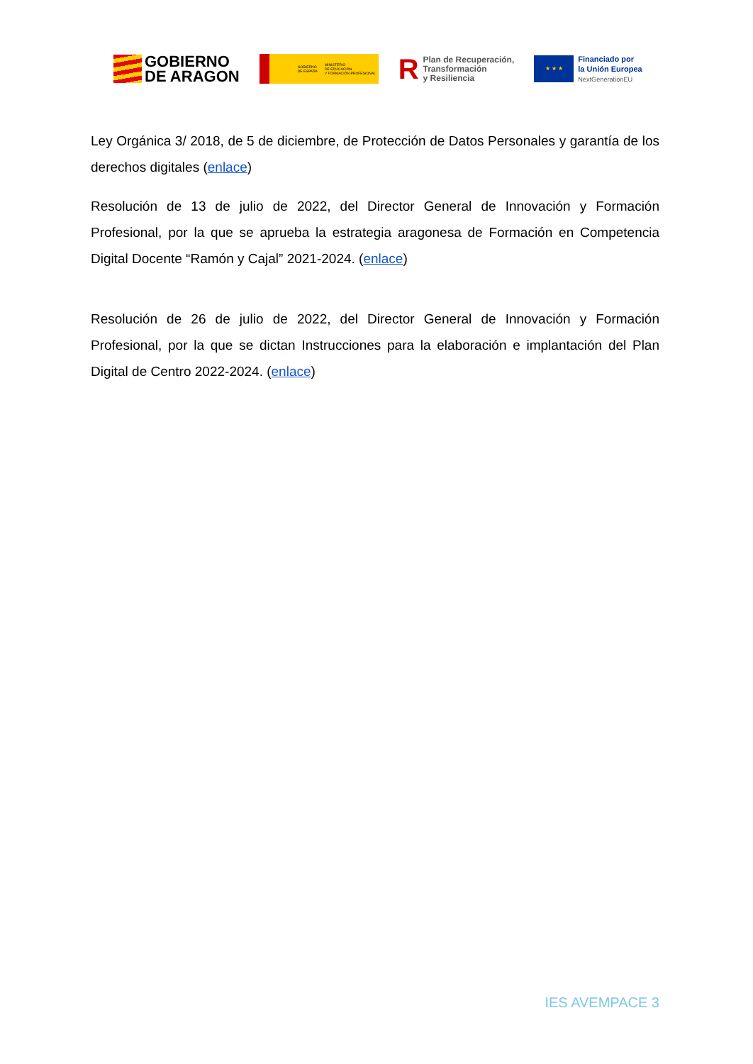GOBIERNO
DE ARAGON
GOBIERNO
DE ESPAÑA MINISTERIO
DE EDUCACIÓN
Y FORMACIÓN PROFESIONAL
R Plan de Recuperación,
Transformación
y Resiliencia
★ ★ ★
Financiado por
la Unión Europea
NextGenerationEU
Ley Orgánica 3/ 2018, de 5 de diciembre, de Protección de Datos Personales y garantía de los derechos digitales (enlace)
Resolución de 13 de julio de 2022, del Director General de Innovación y Formación Profesional, por la que se aprueba la estrategia aragonesa de Formación en Competencia Digital Docente “Ramón y Cajal” 2021-2024. (enlace)
Resolución de 26 de julio de 2022, del Director General de Innovación y Formación Profesional, por la que se dictan Instrucciones para la elaboración e implantación del Plan Digital de Centro 2022-2024. (enlace)
IES AVEMPACE 3